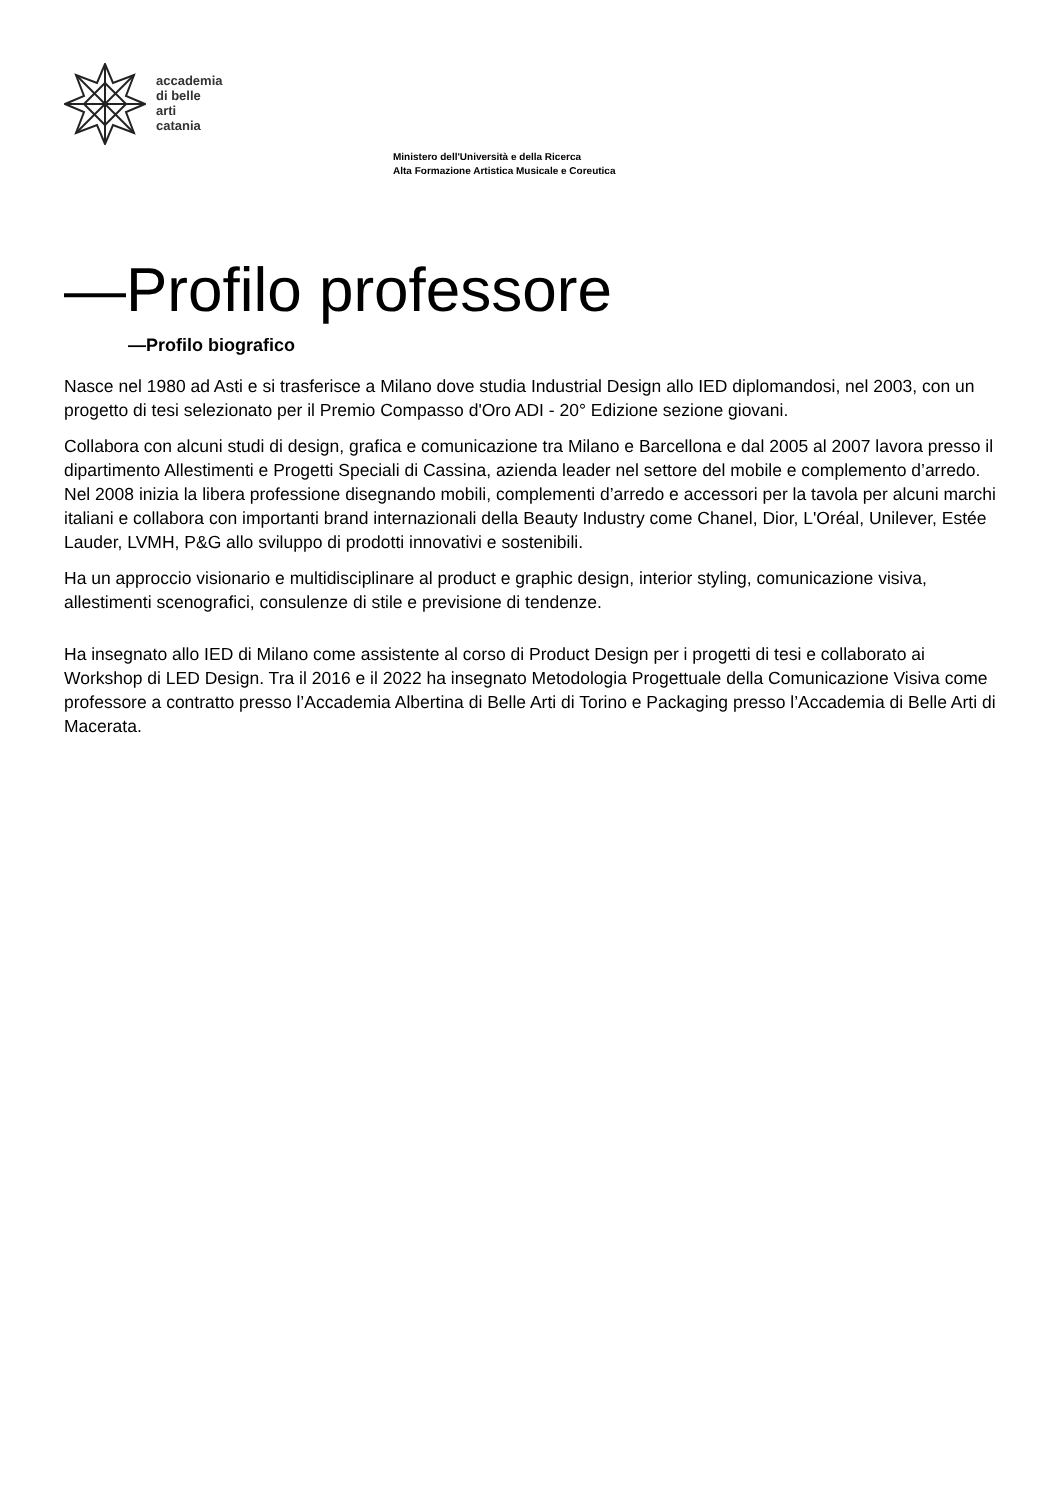accademia
di belle
arti
catania
Ministero dell'Università e della Ricerca
Alta Formazione Artistica Musicale e Coreutica
—Profilo professore
—Profilo biografico
Nasce nel 1980 ad Asti e si trasferisce a Milano dove studia Industrial Design allo IED diplomandosi, nel 2003, con un progetto di tesi selezionato per il Premio Compasso d'Oro ADI - 20° Edizione sezione giovani.
Collabora con alcuni studi di design, grafica e comunicazione tra Milano e Barcellona e dal 2005 al 2007 lavora presso il dipartimento Allestimenti e Progetti Speciali di Cassina, azienda leader nel settore del mobile e complemento d’arredo. Nel 2008 inizia la libera professione disegnando mobili, complementi d’arredo e accessori per la tavola per alcuni marchi italiani e collabora con importanti brand internazionali della Beauty Industry come Chanel, Dior, L'Oréal, Unilever, Estée Lauder, LVMH, P&G allo sviluppo di prodotti innovativi e sostenibili.
Ha un approccio visionario e multidisciplinare al product e graphic design, interior styling, comunicazione visiva, allestimenti scenografici, consulenze di stile e previsione di tendenze.
Ha insegnato allo IED di Milano come assistente al corso di Product Design per i progetti di tesi e collaborato ai Workshop di LED Design. Tra il 2016 e il 2022 ha insegnato Metodologia Progettuale della Comunicazione Visiva come professore a contratto presso l’Accademia Albertina di Belle Arti di Torino e Packaging presso l’Accademia di Belle Arti di Macerata.